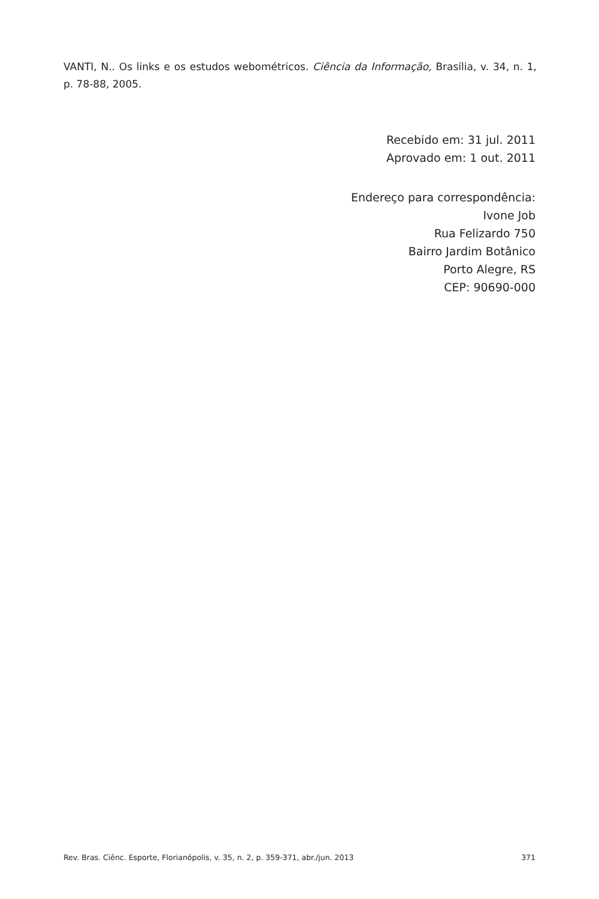VANTI, N.. Os links e os estudos webométricos. Ciência da Informação, Brasília, v. 34, n. 1, p. 78-88, 2005.
Recebido em: 31 jul. 2011
Aprovado em: 1 out. 2011
Endereço para correspondência:
Ivone Job
Rua Felizardo 750
Bairro Jardim Botânico
Porto Alegre, RS
CEP: 90690-000
Rev. Bras. Ciênc. Esporte, Florianópolis, v. 35, n. 2, p. 359-371, abr./jun. 2013 371